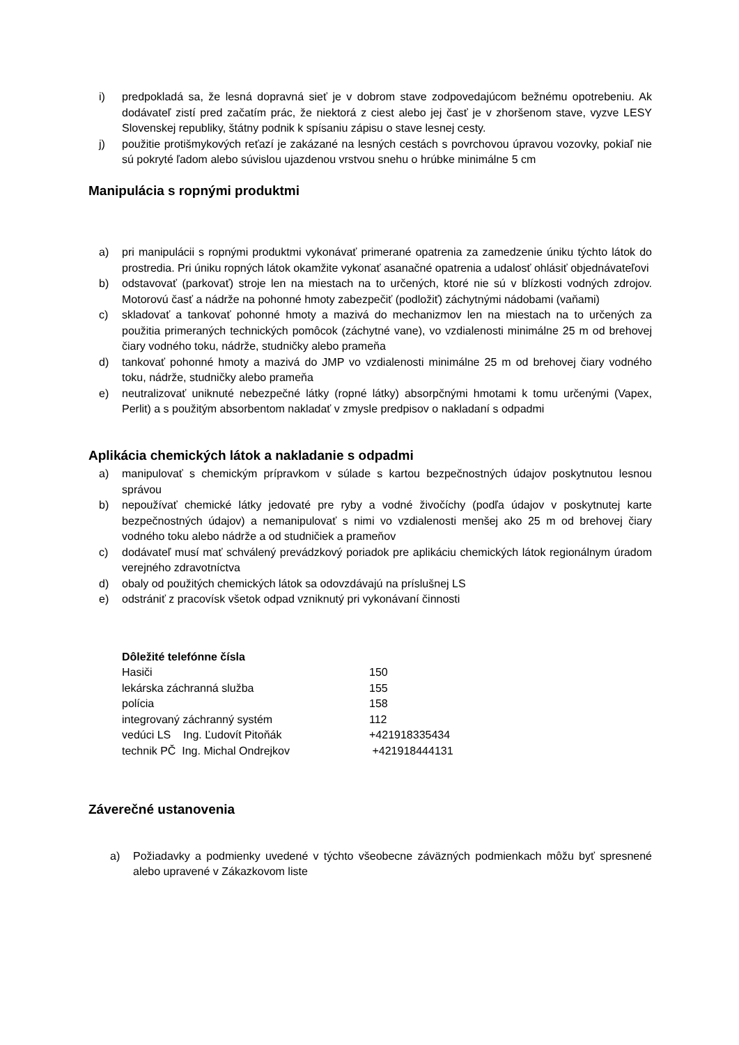i) predpokladá sa, že lesná dopravná sieť je v dobrom stave zodpovedajúcom bežnému opotrebeniu. Ak dodávateľ zistí pred začatím prác, že niektorá z ciest alebo jej časť je v zhoršenom stave, vyzve LESY Slovenskej republiky, štátny podnik k spísaniu zápisu o stave lesnej cesty.
j) použitie protišmykových reťazí je zakázané na lesných cestách s povrchovou úpravou vozovky, pokiaľ nie sú pokryté ľadom alebo súvislou ujazdenou vrstvou snehu o hrúbke minimálne 5 cm
Manipulácia s ropnými produktmi
a) pri manipulácii s ropnými produktmi vykonávať primerané opatrenia za zamedzenie úniku týchto látok do prostredia. Pri úniku ropných látok okamžite vykonať asanačné opatrenia a udalosť ohlásiť objednávateľovi
b) odstavovať (parkovať) stroje len na miestach na to určených, ktoré nie sú v blízkosti vodných zdrojov. Motorovú časť a nádrže na pohonné hmoty zabezpečiť (podložiť) záchytnými nádobami (vaňami)
c) skladovať a tankovať pohonné hmoty a mazivá do mechanizmov len na miestach na to určených za použitia primeraných technických pomôcok (záchytné vane), vo vzdialenosti minimálne 25 m od brehovej čiary vodného toku, nádrže, studničky alebo prameňa
d) tankovať pohonné hmoty a mazivá do JMP vo vzdialenosti minimálne 25 m od brehovej čiary vodného toku, nádrže, studničky alebo prameňa
e) neutralizovať uniknuté nebezpečné látky (ropné látky) absorpčnými hmotami k tomu určenými (Vapex, Perlit) a s použitým absorbentom nakladať v zmysle predpisov o nakladaní s odpadmi
Aplikácia chemických látok a nakladanie s odpadmi
a) manipulovať s chemickým prípravkom v súlade s kartou bezpečnostných údajov poskytnutou lesnou správou
b) nepoužívať chemické látky jedovaté pre ryby a vodné živočíchy (podľa údajov v poskytnutej karte bezpečnostných údajov) a nemanipulovať s nimi vo vzdialenosti menšej ako 25 m od brehovej čiary vodného toku alebo nádrže a od studničiek a prameňov
c) dodávateľ musí mať schválený prevádzkový poriadok pre aplikáciu chemických látok regionálnym úradom verejného zdravotníctva
d) obaly od použitých chemických látok sa odovzdávajú na príslušnej LS
e) odstrániť z pracovísk všetok odpad vzniknutý pri vykonávaní činnosti
Dôležité telefónne čísla
| Hasiči | 150 |
| lekárska záchranná služba | 155 |
| polícia | 158 |
| integrovaný záchranný systém | 112 |
| vedúci LS Ing. Ľudovít Pitoňák | +421918335434 |
| technik PČ Ing. Michal Ondrejkov | +421918444131 |
Záverečné ustanovenia
a) Požiadavky a podmienky uvedené v týchto všeobecne záväzných podmienkach môžu byť spresnené alebo upravené v Zákazkovom liste